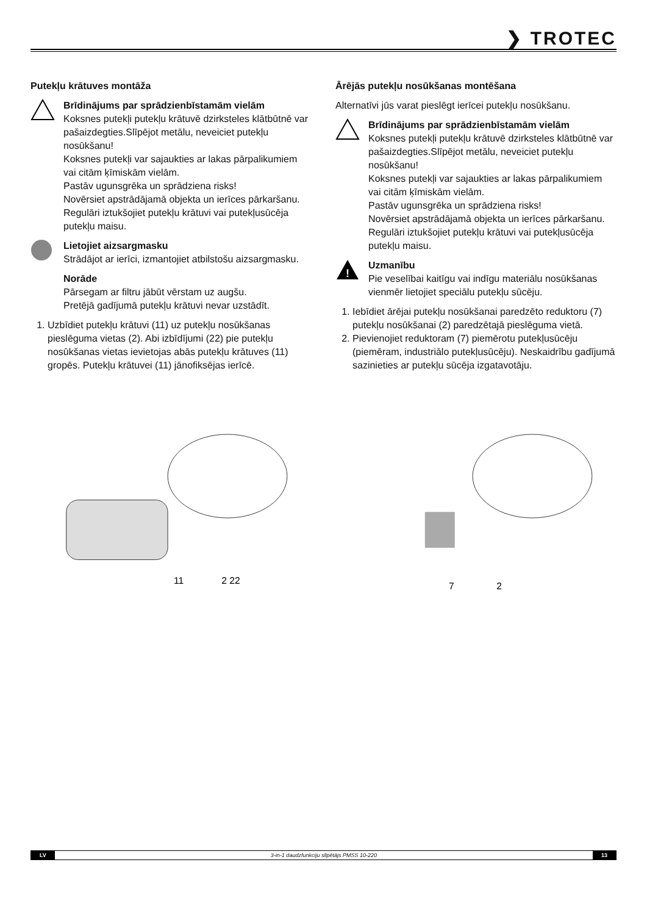❯ TROTEC
Putekļu krātuves montāža
Brīdinājums par sprādzienbīstamām vielām
Koksnes putekļi putekļu krātuvē dzirksteles klātbūtnē var pašaizdegties.Slīpējot metālu, neveiciet putekļu nosūkšanu!
Koksnes putekļi var sajaukties ar lakas pārpalikumiem vai citām ķīmiskām vielām.
Pastāv ugunsgrēka un sprādziena risks!
Novērsiet apstrādājamā objekta un ierīces pārkaršanu.
Regulāri iztukšojiet putekļu krātuvi vai putekļusūcēja putekļu maisu.
Lietojiet aizsargmasku
Strādājot ar ierīci, izmantojiet atbilstošu aizsargmasku.
Norāde
Pārsegam ar filtru jābūt vērstam uz augšu.
Pretējā gadījumā putekļu krātuvi nevar uzstādīt.
1. Uzbīdiet putekļu krātuvi (11) uz putekļu nosūkšanas pieslēguma vietas (2). Abi izbīdījumi (22) pie putekļu nosūkšanas vietas ievietojas abās putekļu krātuves (11) gropēs. Putekļu krātuvei (11) jānofiksējas ierīcē.
11
2 22
Ārējās putekļu nosūkšanas montēšana
Alternatīvi jūs varat pieslēgt ierīcei putekļu nosūkšanu.
Brīdinājums par sprādzienbīstamām vielām
Koksnes putekļi putekļu krātuvē dzirksteles klātbūtnē var pašaizdegties.Slīpējot metālu, neveiciet putekļu nosūkšanu!
Koksnes putekļi var sajaukties ar lakas pārpalikumiem vai citām ķīmiskām vielām.
Pastāv ugunsgrēka un sprādziena risks!
Novērsiet apstrādājamā objekta un ierīces pārkaršanu.
Regulāri iztukšojiet putekļu krātuvi vai putekļusūcēja putekļu maisu.
!
Uzmanību
Pie veselībai kaitīgu vai indīgu materiālu nosūkšanas vienmēr lietojiet speciālu putekļu sūcēju.
1. Iebīdiet ārējai putekļu nosūkšanai paredzēto reduktoru (7) putekļu nosūkšanai (2) paredzētajā pieslēguma vietā.
2. Pievienojiet reduktoram (7) piemērotu putekļusūcēju (piemēram, industriālo putekļusūcēju). Neskaidrību gadījumā sazinieties ar putekļu sūcēja izgatavotāju.
7
2
LV 3-in-1 daudzfunkciju slīpētājs PMSS 10-220 13